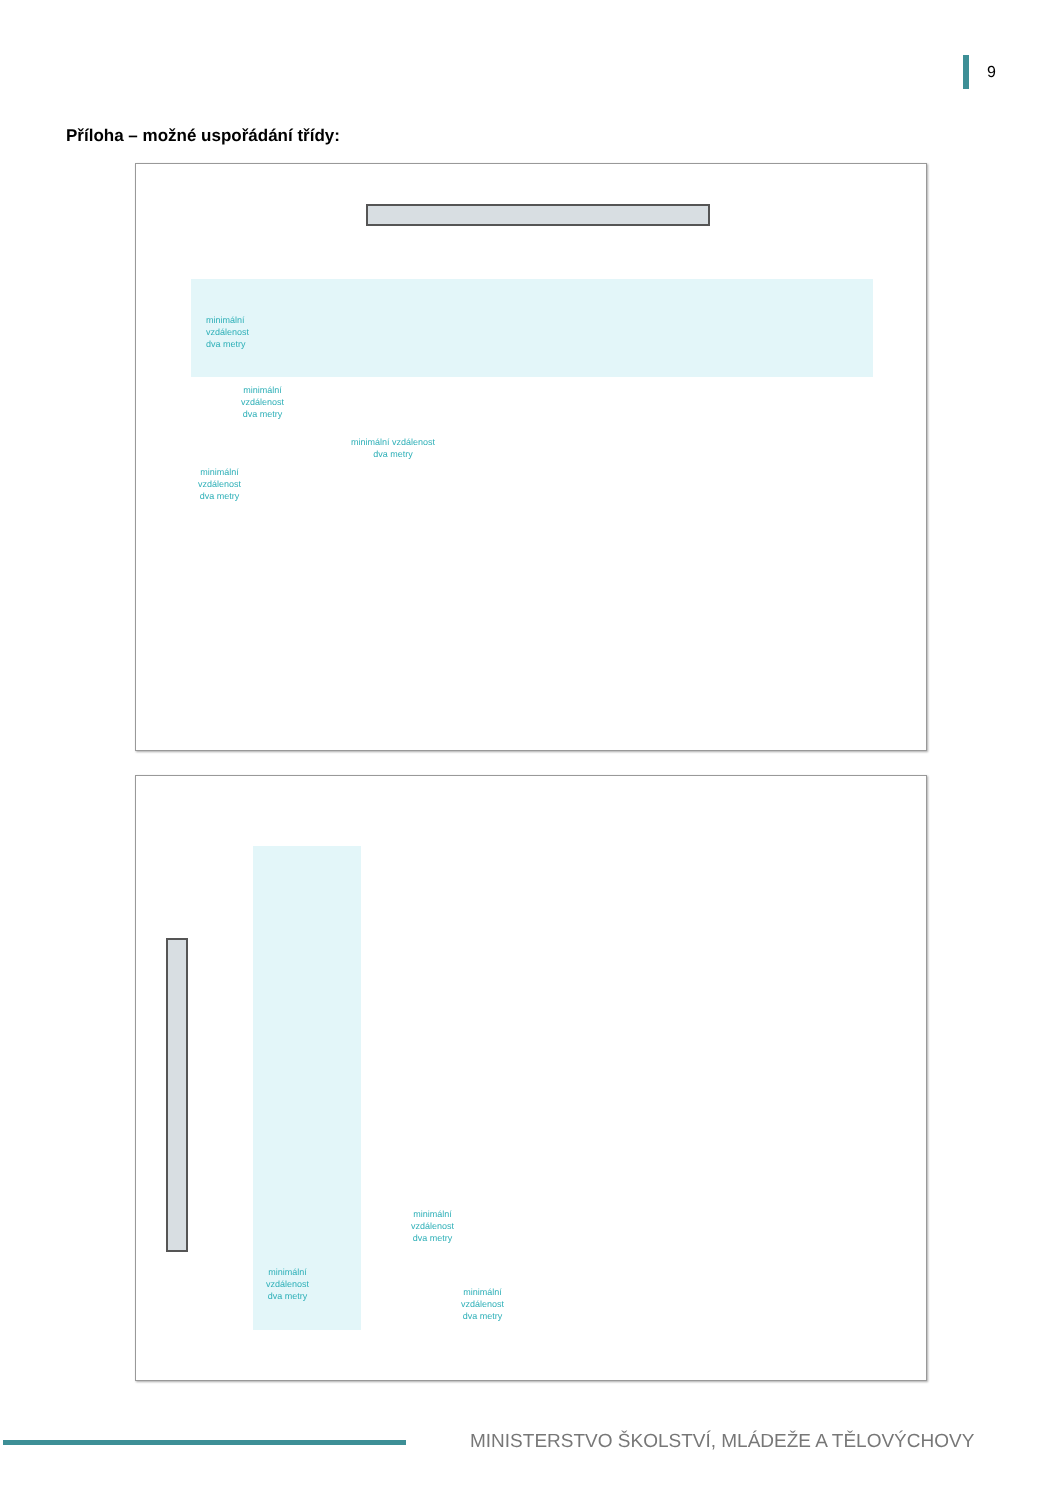9
Příloha – možné uspořádání třídy:
minimální
vzdálenost
dva metry
minimální
vzdálenost
dva metry
minimální vzdálenost
dva metry
minimální
vzdálenost
dva metry
minimální
vzdálenost
dva metry
minimální
vzdálenost
dva metry
minimální
vzdálenost
dva metry
MINISTERSTVO ŠKOLSTVÍ, MLÁDEŽE A TĚLOVÝCHOVY